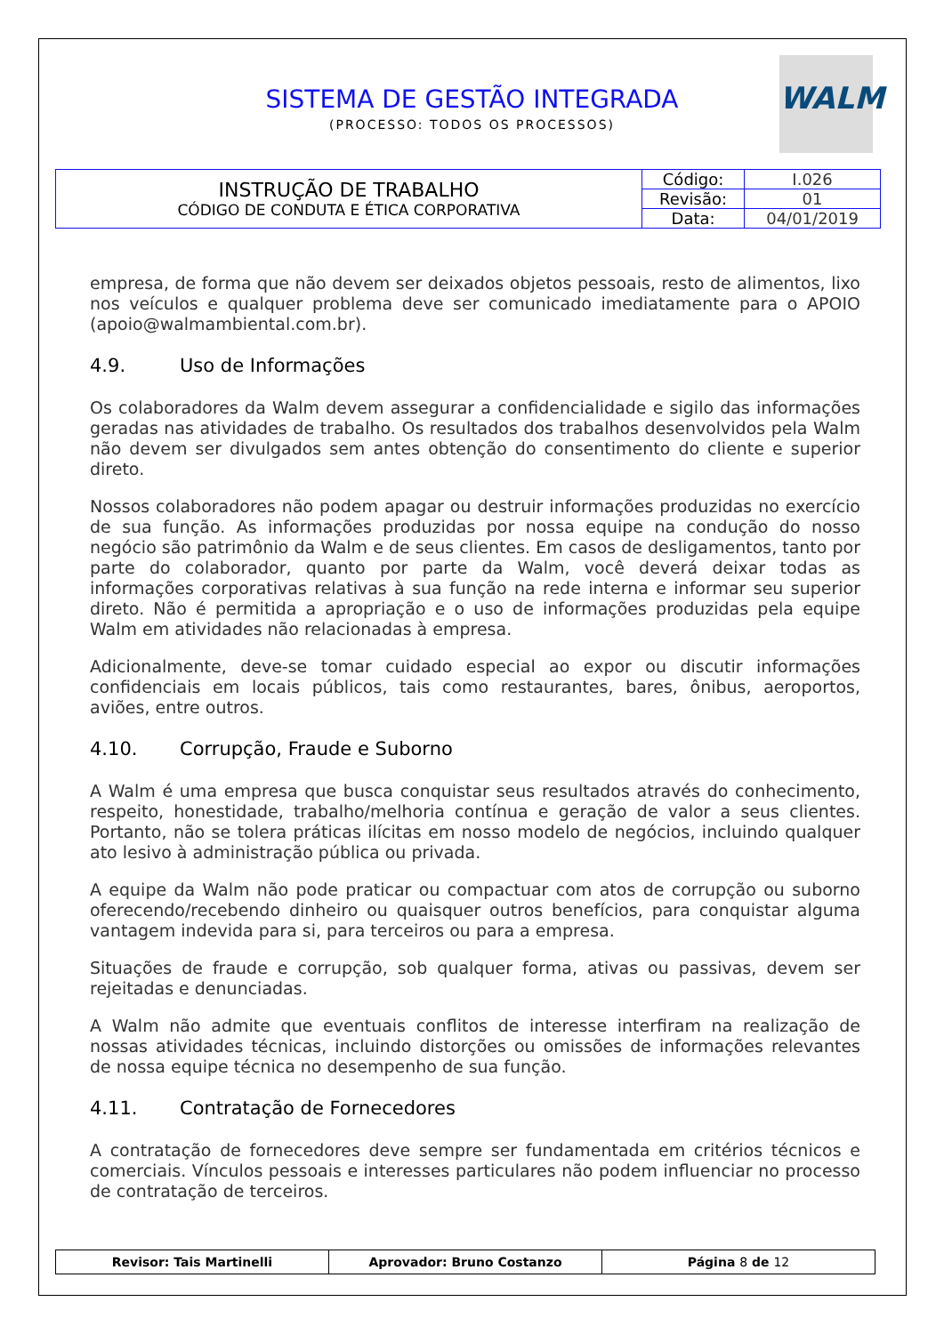SISTEMA DE GESTÃO INTEGRADA
(PROCESSO: TODOS OS PROCESSOS)
WALM
| INSTRUÇÃO DE TRABALHO CÓDIGO DE CONDUTA E ÉTICA CORPORATIVA | Código: | I.026 |
| | Revisão: | 01 |
| | Data: | 04/01/2019 |
empresa, de forma que não devem ser deixados objetos pessoais, resto de alimentos, lixo nos veículos e qualquer problema deve ser comunicado imediatamente para o APOIO (apoio@walmambiental.com.br).
4.9. Uso de Informações
Os colaboradores da Walm devem assegurar a confidencialidade e sigilo das informações geradas nas atividades de trabalho. Os resultados dos trabalhos desenvolvidos pela Walm não devem ser divulgados sem antes obtenção do consentimento do cliente e superior direto.
Nossos colaboradores não podem apagar ou destruir informações produzidas no exercício de sua função. As informações produzidas por nossa equipe na condução do nosso negócio são patrimônio da Walm e de seus clientes. Em casos de desligamentos, tanto por parte do colaborador, quanto por parte da Walm, você deverá deixar todas as informações corporativas relativas à sua função na rede interna e informar seu superior direto. Não é permitida a apropriação e o uso de informações produzidas pela equipe Walm em atividades não relacionadas à empresa.
Adicionalmente, deve-se tomar cuidado especial ao expor ou discutir informações confidenciais em locais públicos, tais como restaurantes, bares, ônibus, aeroportos, aviões, entre outros.
4.10. Corrupção, Fraude e Suborno
A Walm é uma empresa que busca conquistar seus resultados através do conhecimento, respeito, honestidade, trabalho/melhoria contínua e geração de valor a seus clientes. Portanto, não se tolera práticas ilícitas em nosso modelo de negócios, incluindo qualquer ato lesivo à administração pública ou privada.
A equipe da Walm não pode praticar ou compactuar com atos de corrupção ou suborno oferecendo/recebendo dinheiro ou quaisquer outros benefícios, para conquistar alguma vantagem indevida para si, para terceiros ou para a empresa.
Situações de fraude e corrupção, sob qualquer forma, ativas ou passivas, devem ser rejeitadas e denunciadas.
A Walm não admite que eventuais conflitos de interesse interfiram na realização de nossas atividades técnicas, incluindo distorções ou omissões de informações relevantes de nossa equipe técnica no desempenho de sua função.
4.11. Contratação de Fornecedores
A contratação de fornecedores deve sempre ser fundamentada em critérios técnicos e comerciais. Vínculos pessoais e interesses particulares não podem influenciar no processo de contratação de terceiros.
| Revisor: Tais Martinelli | Aprovador: Bruno Costanzo | Página 8 de 12 |